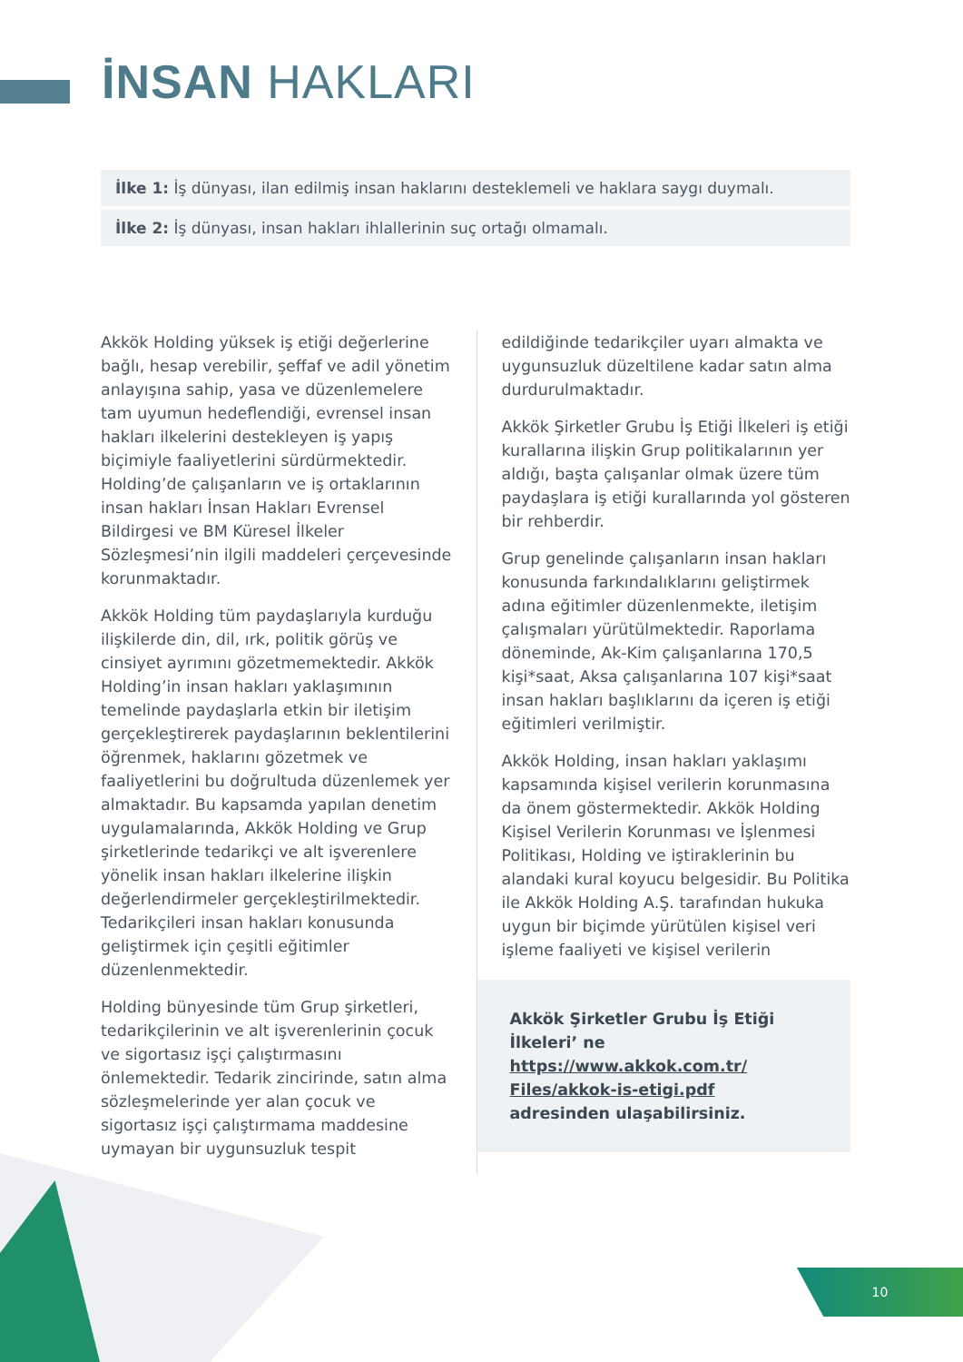İNSAN HAKLARI
İlke 1: İş dünyası, ilan edilmiş insan haklarını desteklemeli ve haklara saygı duymalı.
İlke 2: İş dünyası, insan hakları ihlallerinin suç ortağı olmamalı.
Akkök Holding yüksek iş etiği değerlerine bağlı, hesap verebilir, şeffaf ve adil yönetim anlayışına sahip, yasa ve düzenlemelere tam uyumun hedeflendiği, evrensel insan hakları ilkelerini destekleyen iş yapış biçimiyle faaliyetlerini sürdürmektedir. Holding’de çalışanların ve iş ortaklarının insan hakları İnsan Hakları Evrensel Bildirgesi ve BM Küresel İlkeler Sözleşmesi’nin ilgili maddeleri çerçevesinde korunmaktadır.
Akkök Holding tüm paydaşlarıyla kurduğu ilişkilerde din, dil, ırk, politik görüş ve cinsiyet ayrımını gözetmemektedir. Akkök Holding’in insan hakları yaklaşımının temelinde paydaşlarla etkin bir iletişim gerçekleştirerek paydaşlarının beklentilerini öğrenmek, haklarını gözetmek ve faaliyetlerini bu doğrultuda düzenlemek yer almaktadır. Bu kapsamda yapılan denetim uygulamalarında, Akkök Holding ve Grup şirketlerinde tedarikçi ve alt işverenlere yönelik insan hakları ilkelerine ilişkin değerlendirmeler gerçekleştirilmektedir. Tedarikçileri insan hakları konusunda geliştirmek için çeşitli eğitimler düzenlenmektedir.
Holding bünyesinde tüm Grup şirketleri, tedarikçilerinin ve alt işverenlerinin çocuk ve sigortasız işçi çalıştırmasını önlemektedir. Tedarik zincirinde, satın alma sözleşmelerinde yer alan çocuk ve sigortasız işçi çalıştırmama maddesine uymayan bir uygunsuzluk tespit
edildiğinde tedarikçiler uyarı almakta ve uygunsuzluk düzeltilene kadar satın alma durdurulmaktadır.
Akkök Şirketler Grubu İş Etiği İlkeleri iş etiği kurallarına ilişkin Grup politikalarının yer aldığı, başta çalışanlar olmak üzere tüm paydaşlara iş etiği kurallarında yol gösteren bir rehberdir.
Grup genelinde çalışanların insan hakları konusunda farkındalıklarını geliştirmek adına eğitimler düzenlenmekte, iletişim çalışmaları yürütülmektedir. Raporlama döneminde, Ak-Kim çalışanlarına 170,5 kişi*saat, Aksa çalışanlarına 107 kişi*saat insan hakları başlıklarını da içeren iş etiği eğitimleri verilmiştir.
Akkök Holding, insan hakları yaklaşımı kapsamında kişisel verilerin korunmasına da önem göstermektedir. Akkök Holding Kişisel Verilerin Korunması ve İşlenmesi Politikası, Holding ve iştiraklerinin bu alandaki kural koyucu belgesidir. Bu Politika ile Akkök Holding A.Ş. tarafından hukuka uygun bir biçimde yürütülen kişisel veri işleme faaliyeti ve kişisel verilerin
Akkök Şirketler Grubu İş Etiği İlkeleri’ ne https://www.akkok.com.tr/ Files/akkok-is-etigi.pdf adresinden ulaşabilirsiniz.
10